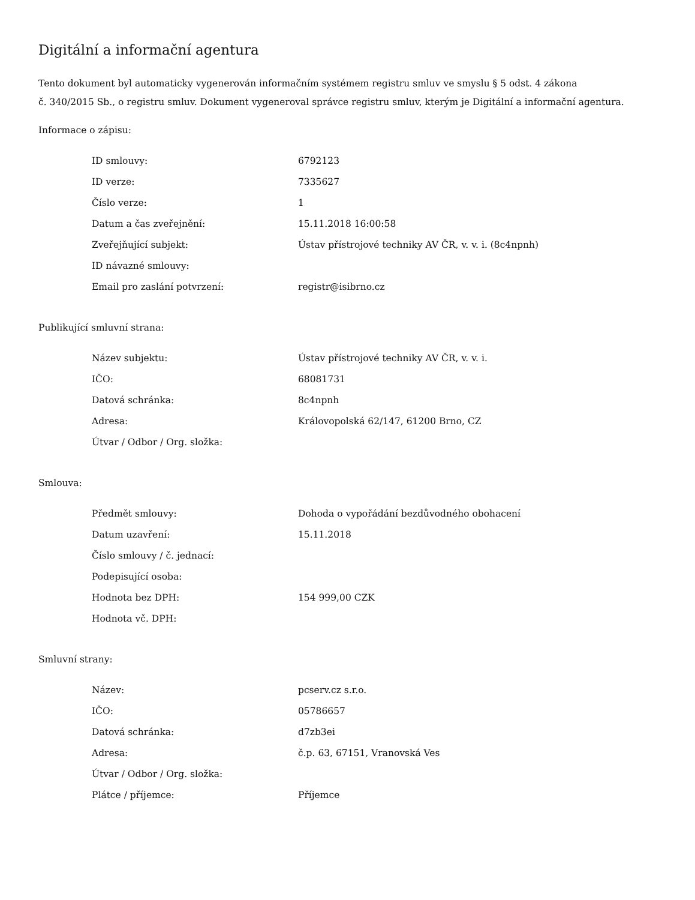Digitální a informační agentura
Tento dokument byl automaticky vygenerován informačním systémem registru smluv ve smyslu § 5 odst. 4 zákona
č. 340/2015 Sb., o registru smluv. Dokument vygeneroval správce registru smluv, kterým je Digitální a informační agentura.
Informace o zápisu:
| ID smlouvy: | 6792123 |
| ID verze: | 7335627 |
| Číslo verze: | 1 |
| Datum a čas zveřejnění: | 15.11.2018 16:00:58 |
| Zveřejňující subjekt: | Ústav přístrojové techniky AV ČR, v. v. i. (8c4npnh) |
| ID návazné smlouvy: | |
| Email pro zaslání potvrzení: | registr@isibrno.cz |
Publikující smluvní strana:
| Název subjektu: | Ústav přístrojové techniky AV ČR, v. v. i. |
| IČO: | 68081731 |
| Datová schránka: | 8c4npnh |
| Adresa: | Královopolská 62/147, 61200 Brno, CZ |
| Útvar / Odbor / Org. složka: | |
Smlouva:
| Předmět smlouvy: | Dohoda o vypořádání bezdůvodného obohacení |
| Datum uzavření: | 15.11.2018 |
| Číslo smlouvy / č. jednací: | |
| Podepisující osoba: | |
| Hodnota bez DPH: | 154 999,00 CZK |
| Hodnota vč. DPH: | |
Smluvní strany:
| Název: | pcserv.cz s.r.o. |
| IČO: | 05786657 |
| Datová schránka: | d7zb3ei |
| Adresa: | č.p. 63, 67151, Vranovská Ves |
| Útvar / Odbor / Org. složka: | |
| Plátce / příjemce: | Příjemce |